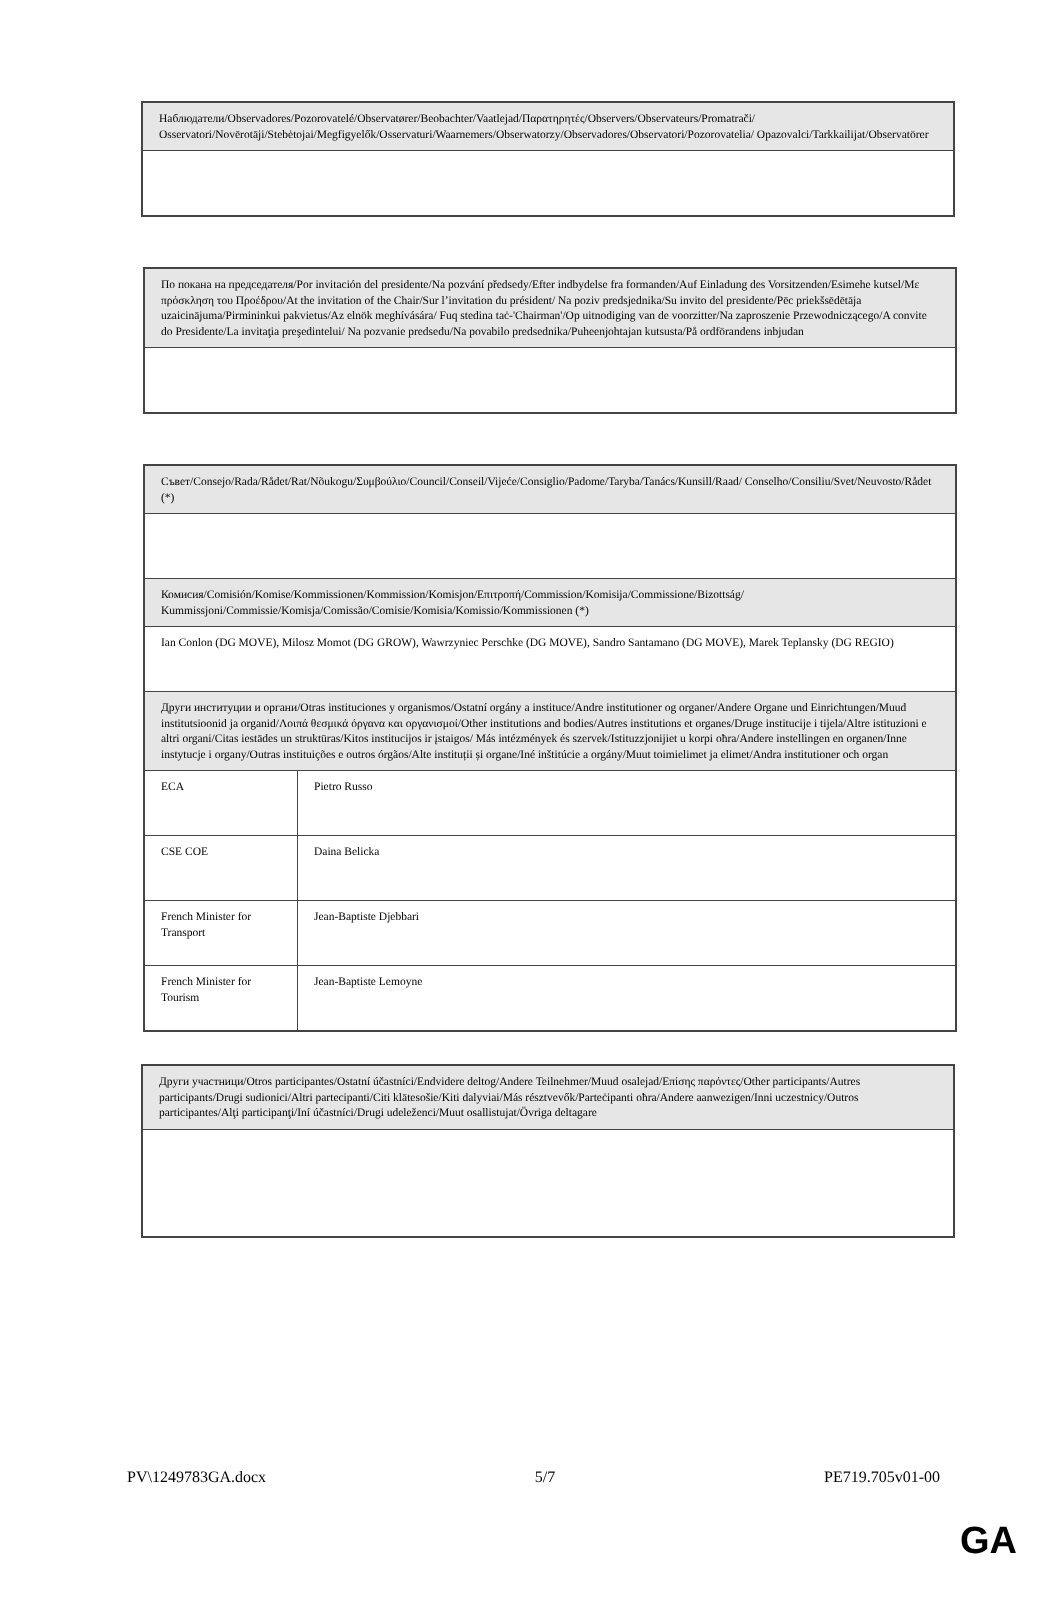| Наблюдатели/Observadores/Pozorovatelé/Observatører/Beobachter/Vaatlejad/Παρατηρητές/Observers/Observateurs/Promatrači/ Osservatori/Novērotāji/Stebėtojai/Megfigyelők/Osservaturi/Waarnemers/Obserwatorzy/Observadores/Observatori/Pozorovatelia/ Opazovalci/Tarkkailijat/Observatörer |
| По покана на председателя/Por invitación del presidente/Na pozvání předsedy/Efter indbydelse fra formanden/Auf Einladung des Vorsitzenden/Esimehe kutsel/Με πρόσκληση του Προέδρου/At the invitation of the Chair/Sur l’invitation du président/ Na poziv predsjednika/Su invito del presidente/Pēc priekšsēdētāja uzaicinājuma/Pirmininkui pakvietus/Az elnök meghívására/ Fuq stedina taċ-'Chairman'/Op uitnodiging van de voorzitter/Na zaproszenie Przewodniczącego/A convite do Presidente/La invitaţia preşedintelui/ Na pozvanie predsedu/Na povabilo predsednika/Puheenjohtajan kutsusta/På ordförandens inbjudan |
| Съвет/Consejo/Rada/Rådet/Rat/Nõukogu/Συμβούλιο/Council/Conseil/Vijeće/Consiglio/Padome/Taryba/Tanács/Kunsill/Raad/ Conselho/Consiliu/Svet/Neuvosto/Rådet (*) | |
| Комисия/Comisión/Komise/Kommissionen/Kommission/Komisjon/Επιτροπή/Commission/Komisija/Commissione/Bizottság/ Kummissjoni/Commissie/Komisja/Comissão/Comisie/Komisia/Komissio/Kommissionen (*) | |
| Ian Conlon (DG MOVE), Milosz Momot (DG GROW), Wawrzyniec Perschke (DG MOVE), Sandro Santamano (DG MOVE), Marek Teplansky (DG REGIO) | |
| Други институции и органи/Otras instituciones y organismos/Ostatní orgány a instituce/Andre institutioner og organer/Andere Organe und Einrichtungen/Muud institutsioonid ja organid/Λοιπά θεσμικά όργανα και οργανισμοί/Other institutions and bodies/Autres institutions et organes/Druge institucije i tijela/Altre istituzioni e altri organi/Citas iestādes un struktūras/Kitos institucijos ir įstaigos/ Más intézmények és szervek/Istituzzjonijiet u korpi oħra/Andere instellingen en organen/Inne instytucje i organy/Outras instituições e outros órgãos/Alte instituții și organe/Iné inštitúcie a orgány/Muut toimielimet ja elimet/Andra institutioner och organ | |
| ECA | Pietro Russo |
| CSE COE | Daina Belicka |
| French Minister for Transport | Jean-Baptiste Djebbari |
| French Minister for Tourism | Jean-Baptiste Lemoyne |
| Други участници/Otros participantes/Ostatní účastníci/Endvidere deltog/Andere Teilnehmer/Muud osalejad/Επίσης παρόντες/Other participants/Autres participants/Drugi sudionici/Altri partecipanti/Citi klātesošie/Kiti dalyviai/Más résztvevők/Parteċipanti oħra/Andere aanwezigen/Inni uczestnicy/Outros participantes/Alţi participanţi/Iní účastníci/Drugi udeleženci/Muut osallistujat/Övriga deltagare |
PV\1249783GA.docx 5/7 PE719.705v01-00
GA